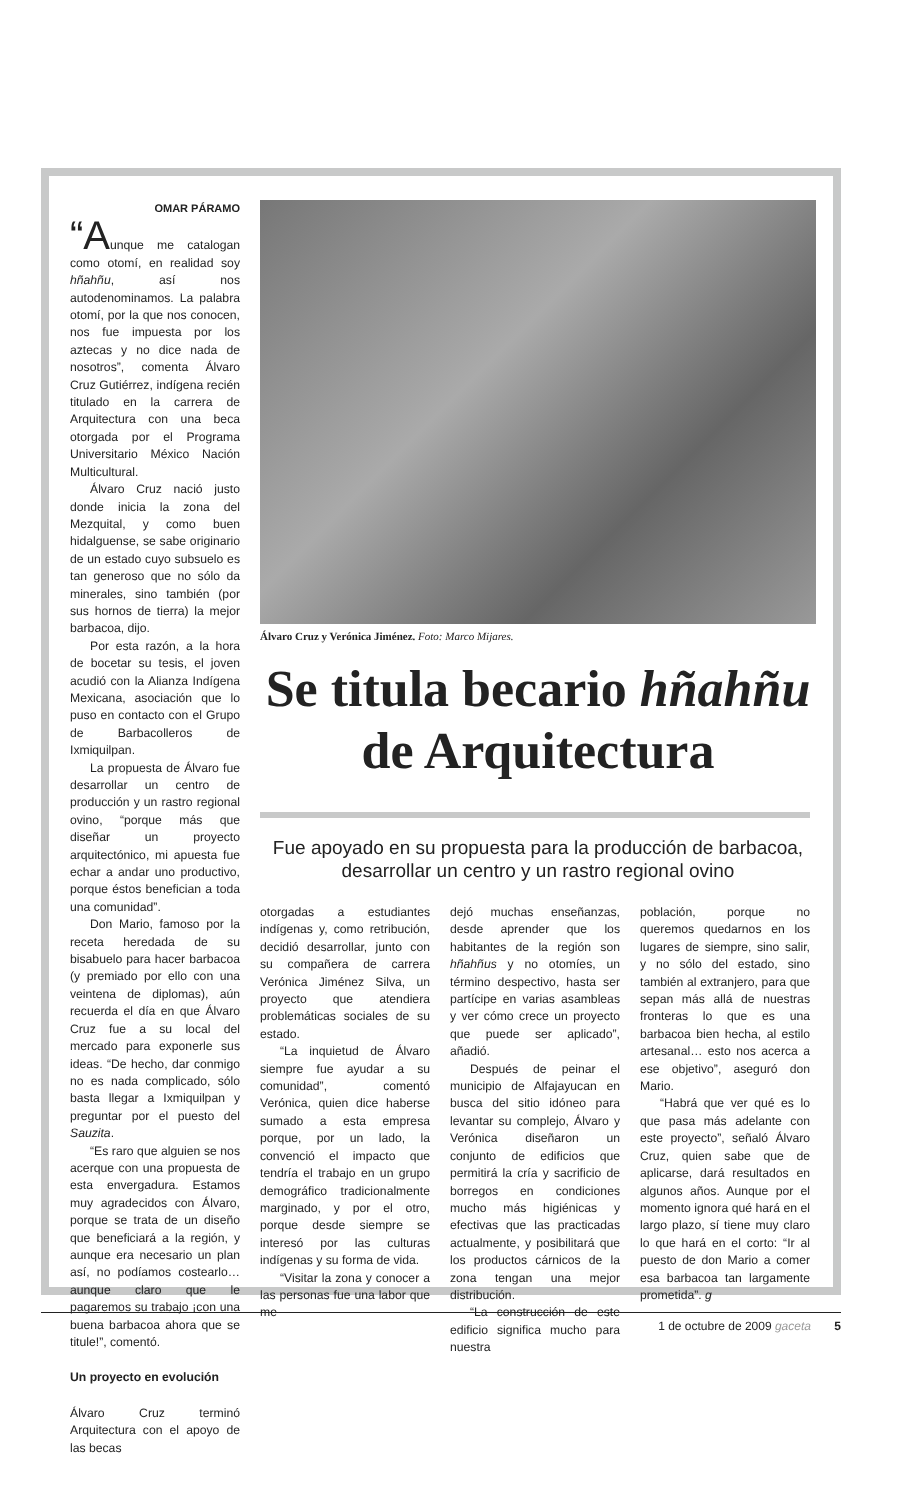OMAR PÁRAMO
“Aunque me catalogan como otomí, en realidad soy hñahñu, así nos autodenominamos. La palabra otomí, por la que nos conocen, nos fue impuesta por los aztecas y no dice nada de nosotros”, comenta Álvaro Cruz Gutiérrez, indígena recién titulado en la carrera de Arquitectura con una beca otorgada por el Programa Universitario México Nación Multicultural.
Álvaro Cruz nació justo donde inicia la zona del Mezquital, y como buen hidalguense, se sabe originario de un estado cuyo subsuelo es tan generoso que no sólo da minerales, sino también (por sus hornos de tierra) la mejor barbacoa, dijo.
Por esta razón, a la hora de bocetar su tesis, el joven acudió con la Alianza Indígena Mexicana, asociación que lo puso en contacto con el Grupo de Barbacolleros de Ixmiquilpan.
La propuesta de Álvaro fue desarrollar un centro de producción y un rastro regional ovino, “porque más que diseñar un proyecto arquitectónico, mi apuesta fue echar a andar uno productivo, porque éstos benefician a toda una comunidad”.
Don Mario, famoso por la receta heredada de su bisabuelo para hacer barbacoa (y premiado por ello con una veintena de diplomas), aún recuerda el día en que Álvaro Cruz fue a su local del mercado para exponerle sus ideas. “De hecho, dar conmigo no es nada complicado, sólo basta llegar a Ixmiquilpan y preguntar por el puesto del Sauzita.
“Es raro que alguien se nos acerque con una propuesta de esta envergadura. Estamos muy agradecidos con Álvaro, porque se trata de un diseño que beneficiará a la región, y aunque era necesario un plan así, no podíamos costearlo… aunque claro que le pagaremos su trabajo ¡con una buena barbacoa ahora que se titule!”, comentó.
Un proyecto en evolución
Álvaro Cruz terminó Arquitectura con el apoyo de las becas
Álvaro Cruz y Verónica Jiménez. Foto: Marco Mijares.
Se titula becario hñahñu
de Arquitectura
Fue apoyado en su propuesta para la producción de barbacoa, desarrollar un centro y un rastro regional ovino
otorgadas a estudiantes indígenas y, como retribución, decidió desarrollar, junto con su compañera de carrera Verónica Jiménez Silva, un proyecto que atendiera problemáticas sociales de su estado.
“La inquietud de Álvaro siempre fue ayudar a su comunidad”, comentó Verónica, quien dice haberse sumado a esta empresa porque, por un lado, la convenció el impacto que tendría el trabajo en un grupo demográfico tradicionalmente marginado, y por el otro, porque desde siempre se interesó por las culturas indígenas y su forma de vida.
“Visitar la zona y conocer a las personas fue una labor que me
dejó muchas enseñanzas, desde aprender que los habitantes de la región son hñahñus y no otomíes, un término despectivo, hasta ser partícipe en varias asambleas y ver cómo crece un proyecto que puede ser aplicado”, añadió.
Después de peinar el municipio de Alfajayucan en busca del sitio idóneo para levantar su complejo, Álvaro y Verónica diseñaron un conjunto de edificios que permitirá la cría y sacrificio de borregos en condiciones mucho más higiénicas y efectivas que las practicadas actualmente, y posibilitará que los productos cárnicos de la zona tengan una mejor distribución.
“La construcción de este edificio significa mucho para nuestra
población, porque no queremos quedarnos en los lugares de siempre, sino salir, y no sólo del estado, sino también al extranjero, para que sepan más allá de nuestras fronteras lo que es una barbacoa bien hecha, al estilo artesanal… esto nos acerca a ese objetivo”, aseguró don Mario.
“Habrá que ver qué es lo que pasa más adelante con este proyecto”, señaló Álvaro Cruz, quien sabe que de aplicarse, dará resultados en algunos años. Aunque por el momento ignora qué hará en el largo plazo, sí tiene muy claro lo que hará en el corto: “Ir al puesto de don Mario a comer esa barbacoa tan largamente prometida”. g
1 de octubre de 2009 gaceta 5